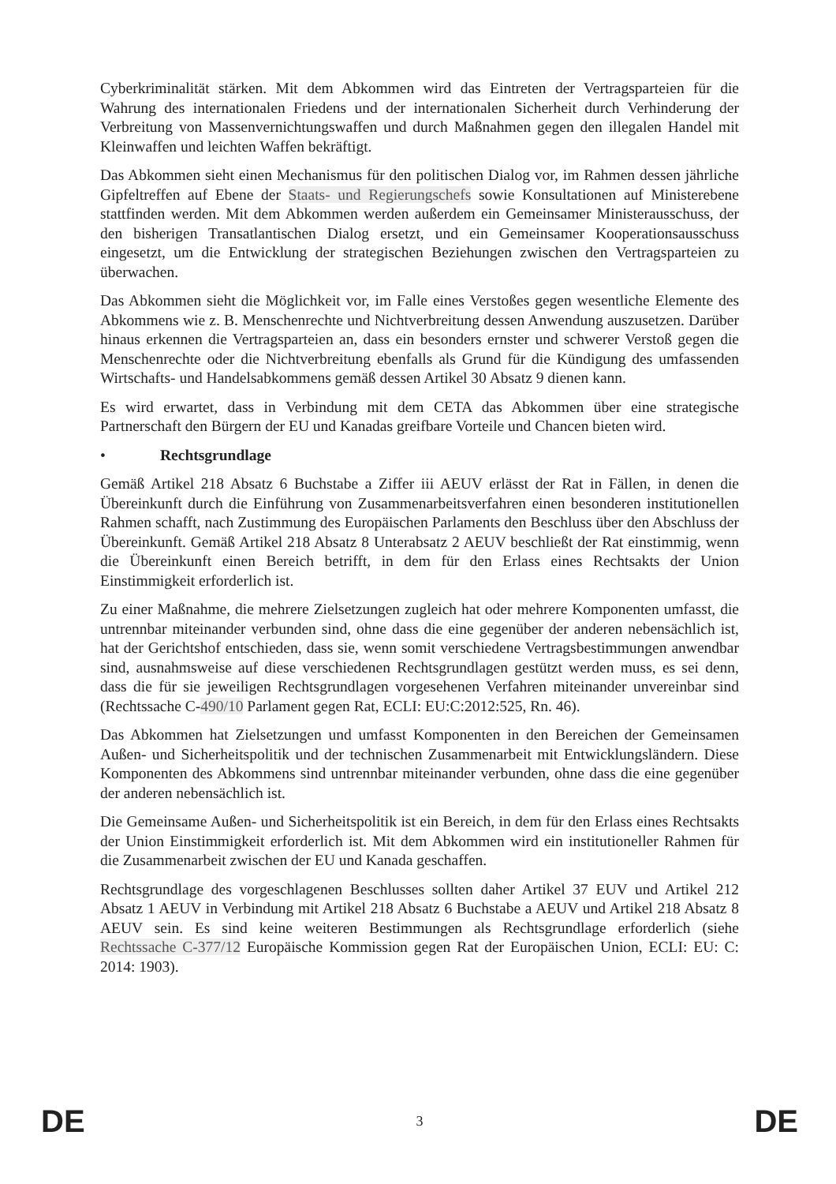Cyberkriminalität stärken. Mit dem Abkommen wird das Eintreten der Vertragsparteien für die Wahrung des internationalen Friedens und der internationalen Sicherheit durch Verhinderung der Verbreitung von Massenvernichtungswaffen und durch Maßnahmen gegen den illegalen Handel mit Kleinwaffen und leichten Waffen bekräftigt.
Das Abkommen sieht einen Mechanismus für den politischen Dialog vor, im Rahmen dessen jährliche Gipfeltreffen auf Ebene der Staats- und Regierungschefs sowie Konsultationen auf Ministerebene stattfinden werden. Mit dem Abkommen werden außerdem ein Gemeinsamer Ministerausschuss, der den bisherigen Transatlantischen Dialog ersetzt, und ein Gemeinsamer Kooperationsausschuss eingesetzt, um die Entwicklung der strategischen Beziehungen zwischen den Vertragsparteien zu überwachen.
Das Abkommen sieht die Möglichkeit vor, im Falle eines Verstoßes gegen wesentliche Elemente des Abkommens wie z. B. Menschenrechte und Nichtverbreitung dessen Anwendung auszusetzen. Darüber hinaus erkennen die Vertragsparteien an, dass ein besonders ernster und schwerer Verstoß gegen die Menschenrechte oder die Nichtverbreitung ebenfalls als Grund für die Kündigung des umfassenden Wirtschafts- und Handelsabkommens gemäß dessen Artikel 30 Absatz 9 dienen kann.
Es wird erwartet, dass in Verbindung mit dem CETA das Abkommen über eine strategische Partnerschaft den Bürgern der EU und Kanadas greifbare Vorteile und Chancen bieten wird.
• Rechtsgrundlage
Gemäß Artikel 218 Absatz 6 Buchstabe a Ziffer iii AEUV erlässt der Rat in Fällen, in denen die Übereinkunft durch die Einführung von Zusammenarbeitsverfahren einen besonderen institutionellen Rahmen schafft, nach Zustimmung des Europäischen Parlaments den Beschluss über den Abschluss der Übereinkunft. Gemäß Artikel 218 Absatz 8 Unterabsatz 2 AEUV beschließt der Rat einstimmig, wenn die Übereinkunft einen Bereich betrifft, in dem für den Erlass eines Rechtsakts der Union Einstimmigkeit erforderlich ist.
Zu einer Maßnahme, die mehrere Zielsetzungen zugleich hat oder mehrere Komponenten umfasst, die untrennbar miteinander verbunden sind, ohne dass die eine gegenüber der anderen nebensächlich ist, hat der Gerichtshof entschieden, dass sie, wenn somit verschiedene Vertragsbestimmungen anwendbar sind, ausnahmsweise auf diese verschiedenen Rechtsgrundlagen gestützt werden muss, es sei denn, dass die für sie jeweiligen Rechtsgrundlagen vorgesehenen Verfahren miteinander unvereinbar sind (Rechtssache C-490/10 Parlament gegen Rat, ECLI: EU:C:2012:525, Rn. 46).
Das Abkommen hat Zielsetzungen und umfasst Komponenten in den Bereichen der Gemeinsamen Außen- und Sicherheitspolitik und der technischen Zusammenarbeit mit Entwicklungsländern. Diese Komponenten des Abkommens sind untrennbar miteinander verbunden, ohne dass die eine gegenüber der anderen nebensächlich ist.
Die Gemeinsame Außen- und Sicherheitspolitik ist ein Bereich, in dem für den Erlass eines Rechtsakts der Union Einstimmigkeit erforderlich ist. Mit dem Abkommen wird ein institutioneller Rahmen für die Zusammenarbeit zwischen der EU und Kanada geschaffen.
Rechtsgrundlage des vorgeschlagenen Beschlusses sollten daher Artikel 37 EUV und Artikel 212 Absatz 1 AEUV in Verbindung mit Artikel 218 Absatz 6 Buchstabe a AEUV und Artikel 218 Absatz 8 AEUV sein. Es sind keine weiteren Bestimmungen als Rechtsgrundlage erforderlich (siehe Rechtssache C-377/12 Europäische Kommission gegen Rat der Europäischen Union, ECLI: EU: C: 2014: 1903).
DE 3 DE